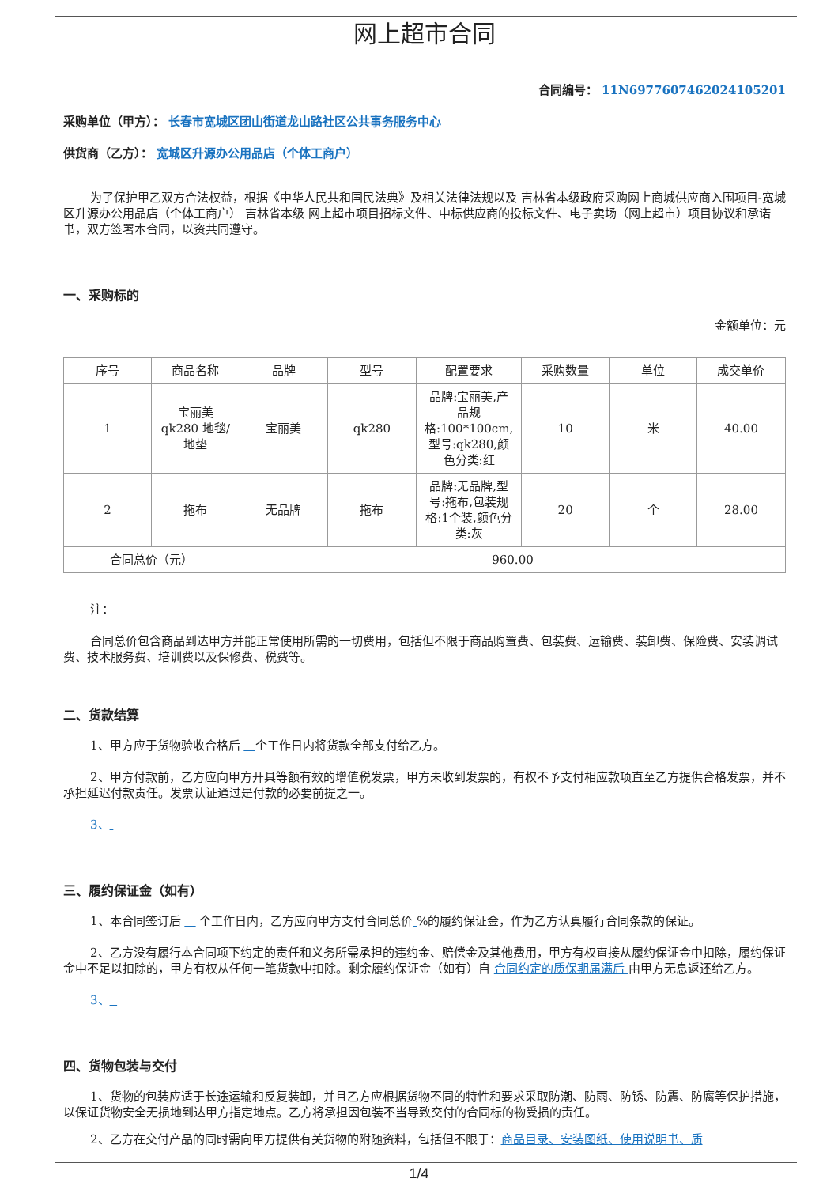网上超市合同
合同编号： 11N6977607462024105201
采购单位（甲方）： 长春市宽城区团山街道龙山路社区公共事务服务中心
供货商（乙方）： 宽城区升源办公用品店（个体工商户）
为了保护甲乙双方合法权益，根据《中华人民共和国民法典》及相关法律法规以及 吉林省本级政府采购网上商城供应商入围项目-宽城区升源办公用品店（个体工商户） 吉林省本级 网上超市项目招标文件、中标供应商的投标文件、电子卖场（网上超市）项目协议和承诺书，双方签署本合同，以资共同遵守。
一、采购标的
金额单位：元
| 序号 | 商品名称 | 品牌 | 型号 | 配置要求 | 采购数量 | 单位 | 成交单价 |
| --- | --- | --- | --- | --- | --- | --- | --- |
| 1 | 宝丽美 qk280 地毯/地垫 | 宝丽美 | qk280 | 品牌:宝丽美,产品规格:100*100cm,型号:qk280,颜色分类:红 | 10 | 米 | 40.00 |
| 2 | 拖布 | 无品牌 | 拖布 | 品牌:无品牌,型号:拖布,包装规格:1个装,颜色分类:灰 | 20 | 个 | 28.00 |
| 合同总价（元） | | 960.00 | | | | | |
注：
合同总价包含商品到达甲方并能正常使用所需的一切费用，包括但不限于商品购置费、包装费、运输费、装卸费、保险费、安装调试费、技术服务费、培训费以及保修费、税费等。
二、货款结算
1、甲方应于货物验收合格后 个工作日内将货款全部支付给乙方。
2、甲方付款前，乙方应向甲方开具等额有效的增值税发票，甲方未收到发票的，有权不予支付相应款项直至乙方提供合格发票，并不承担延迟付款责任。发票认证通过是付款的必要前提之一。
3、
三、履约保证金（如有）
1、本合同签订后 个工作日内，乙方应向甲方支付合同总价 %的履约保证金，作为乙方认真履行合同条款的保证。
2、乙方没有履行本合同项下约定的责任和义务所需承担的违约金、赔偿金及其他费用，甲方有权直接从履约保证金中扣除，履约保证金中不足以扣除的，甲方有权从任何一笔货款中扣除。剩余履约保证金（如有）自 合同约定的质保期届满后 由甲方无息返还给乙方。
3、
四、货物包装与交付
1、货物的包装应适于长途运输和反复装卸，并且乙方应根据货物不同的特性和要求采取防潮、防雨、防锈、防震、防腐等保护措施，以保证货物安全无损地到达甲方指定地点。乙方将承担因包装不当导致交付的合同标的物受损的责任。
2、乙方在交付产品的同时需向甲方提供有关货物的附随资料，包括但不限于：商品目录、安装图纸、使用说明书、质
1/4